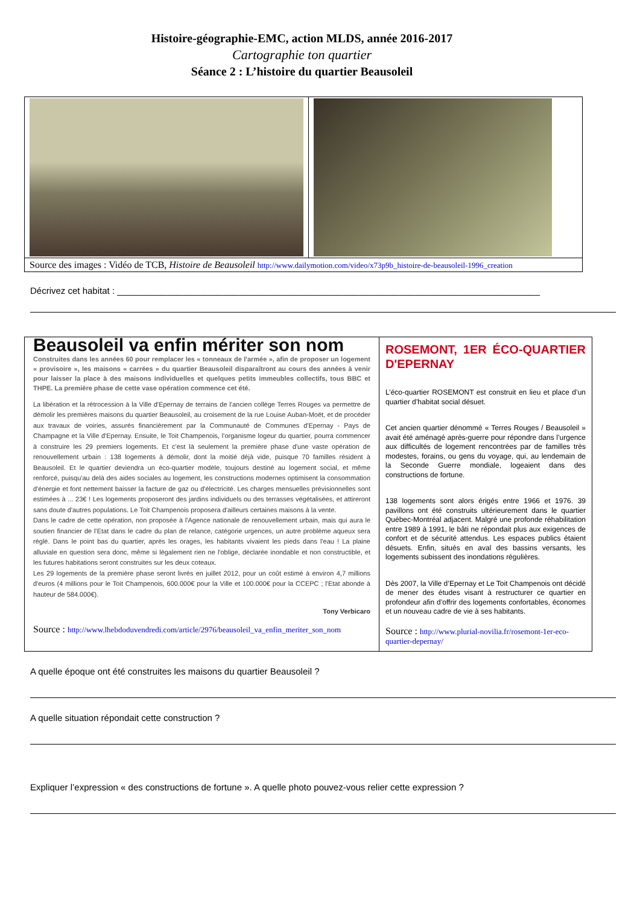Histoire-géographie-EMC, action MLDS, année 2016-2017
Cartographie ton quartier
Séance 2 : L’histoire du quartier Beausoleil
| Source des images : Vidéo de TCB, Histoire de Beausoleil http://www.dailymotion.com/video/x73p9b_histoire-de-beausoleil-1996_creation | |
Décrivez cet habitat : ____________________________________________________________________________________
| Beausoleil va enfin mériter son nom Construites dans les années 60 pour remplacer les « tonneaux de l'armée », afin de proposer un logement « provisoire », les maisons « carrées » du quartier Beausoleil disparaîtront au cours des années à venir pour laisser la place à des maisons individuelles et quelques petits immeubles collectifs, tous BBC et THPE. La première phase de cette vase opération commence cet été. La libération et la rétrocession à la Ville d'Epernay de terrains de l'ancien collège Terres Rouges va permettre de démolir les premières maisons du quartier Beausoleil, au croisement de la rue Louise Auban-Moët, et de procéder aux travaux de voiries, assurés financièrement par la Communauté de Communes d'Epernay - Pays de Champagne et la Ville d'Epernay. Ensuite, le Toit Champenois, l'organisme logeur du quartier, pourra commencer à construire les 29 premiers logements. Et c'est là seulement la première phase d'une vaste opération de renouvellement urbain : 138 logements à démolir, dont la moitié déjà vide, puisque 70 familles résident à Beausoleil. Et le quartier deviendra un éco-quartier modèle, toujours destiné au logement social, et même renforcé, puisqu'au delà des aides sociales au logement, les constructions modernes optimisent la consommation d'énergie et font nettement baisser la facture de gaz ou d'électricité. Les charges mensuelles prévisionnelles sont estimées à ... 23€ ! Les logements proposeront des jardins individuels ou des terrasses végétalisées, et attireront sans doute d'autres populations. Le Toit Champenois proposera d'ailleurs certaines maisons à la vente. Dans le cadre de cette opération, non proposée à l'Agence nationale de renouvellement urbain, mais qui aura le soutien financier de l'Etat dans le cadre du plan de relance, catégorie urgences, un autre problème aqueux sera réglé. Dans le point bas du quartier, après les orages, les habitants vivaient les pieds dans l'eau ! La plaine alluviale en question sera donc, même si légalement rien ne l'oblige, déclarée inondable et non constructible, et les futures habitations seront construites sur les deux coteaux. Les 29 logements de la première phase seront livrés en juillet 2012, pour un coût estimé à environ 4,7 millions d'euros (4 millions pour le Toit Champenois, 600.000€ pour la Ville et 100.000€ pour la CCEPC ; l'Etat abonde à hauteur de 584.000€). Tony Verbicaro Source : http://www.lhebdoduvendredi.com/article/2976/beausoleil_va_enfin_meriter_son_nom | ROSEMONT, 1ER ÉCO-QUARTIER D'EPERNAY L’éco-quartier ROSEMONT est construit en lieu et place d’un quartier d’habitat social désuet. Cet ancien quartier dénommé « Terres Rouges / Beausoleil » avait été aménagé après-guerre pour répondre dans l’urgence aux difficultés de logement rencontrées par de familles très modestes, forains, ou gens du voyage, qui, au lendemain de la Seconde Guerre mondiale, logeaient dans des constructions de fortune. 138 logements sont alors érigés entre 1966 et 1976. 39 pavillons ont été construits ultérieurement dans le quartier Québec-Montréal adjacent. Malgré une profonde réhabilitation entre 1989 à 1991, le bâti ne répondait plus aux exigences de confort et de sécurité attendus. Les espaces publics étaient désuets. Enfin, situés en aval des bassins versants, les logements subissent des inondations régulières. Dès 2007, la Ville d’Epernay et Le Toit Champenois ont décidé de mener des études visant à restructurer ce quartier en profondeur afin d’offrir des logements confortables, économes et un nouveau cadre de vie à ses habitants. Source : http://www.plurial-novilia.fr/rosemont-1er-eco-quartier-depernay/ |
A quelle époque ont été construites les maisons du quartier Beausoleil ?
A quelle situation répondait cette construction ?
Expliquer l’expression « des constructions de fortune ». A quelle photo pouvez-vous relier cette expression ?